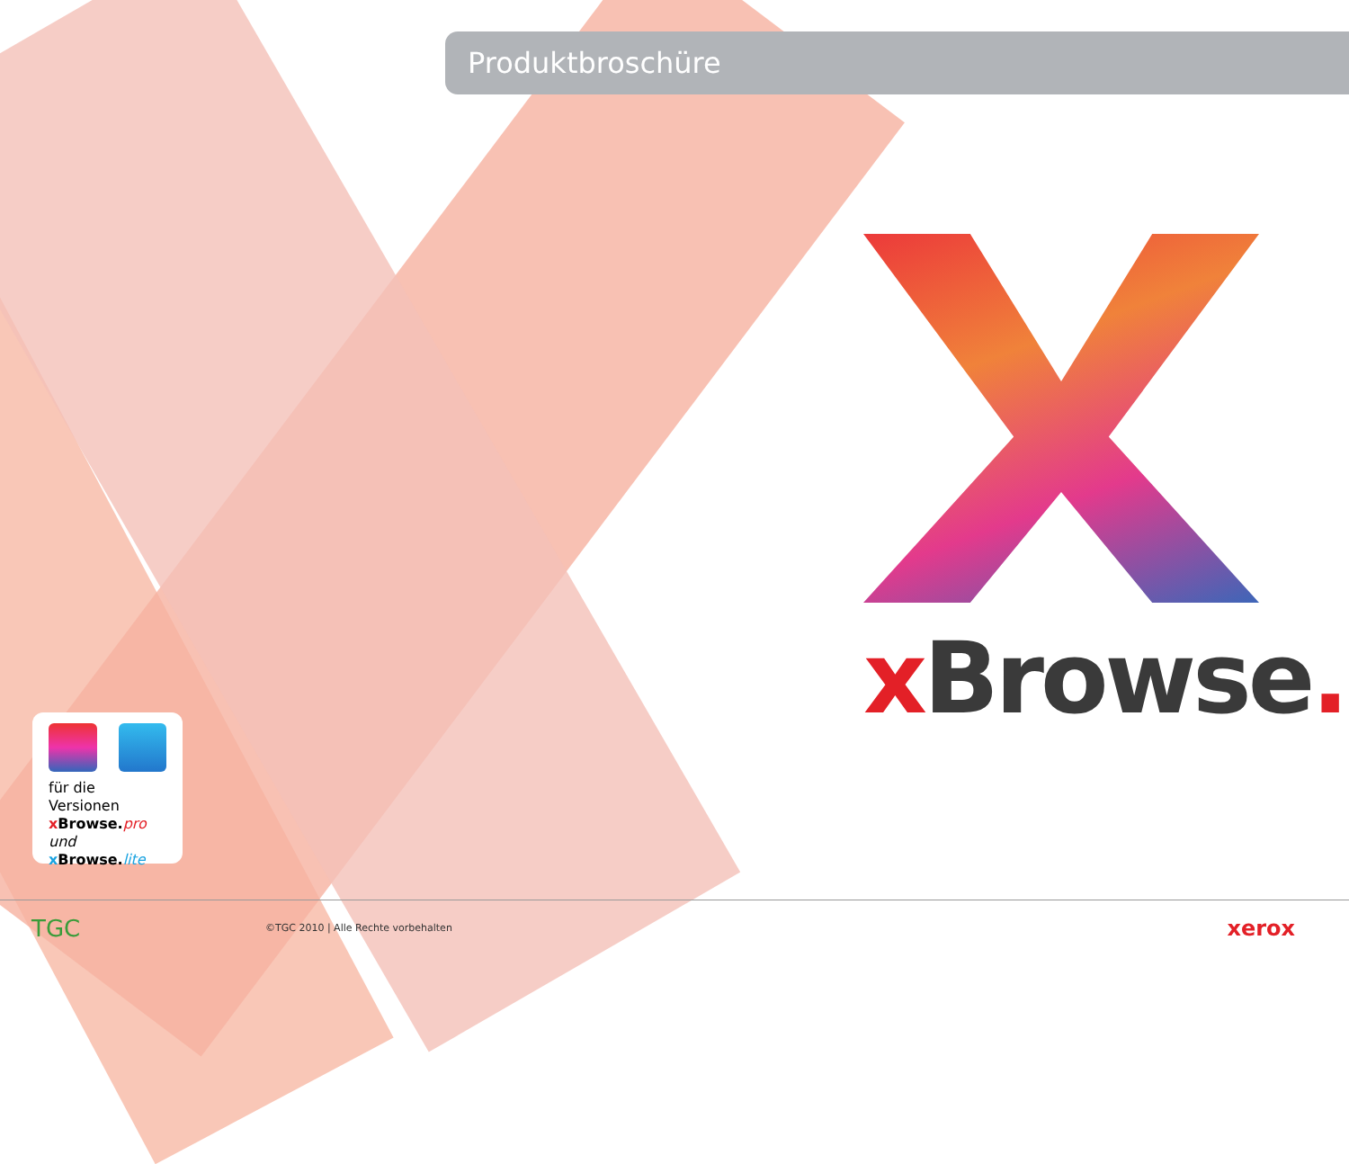Produktbroschüre
x Browse.
für die Versionen
x Browse. pro und
x Browse. lite
TGC
©TGC 2010 | Alle Rechte vorbehalten
xerox